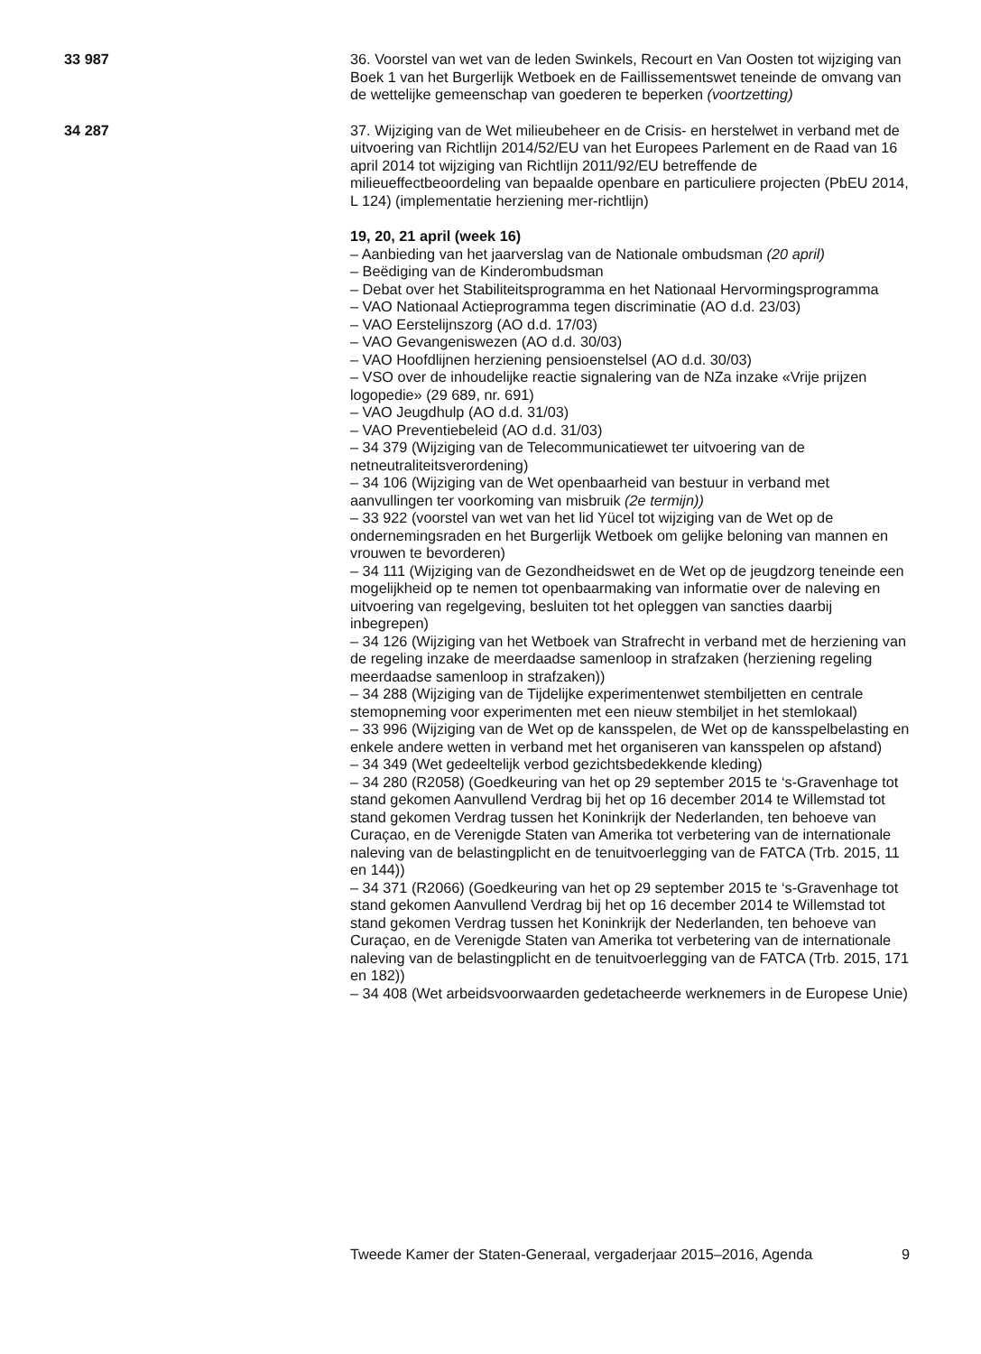33 987 36. Voorstel van wet van de leden Swinkels, Recourt en Van Oosten tot wijziging van Boek 1 van het Burgerlijk Wetboek en de Faillissementswet teneinde de omvang van de wettelijke gemeenschap van goederen te beperken (voortzetting)
34 287 37. Wijziging van de Wet milieubeheer en de Crisis- en herstelwet in verband met de uitvoering van Richtlijn 2014/52/EU van het Europees Parlement en de Raad van 16 april 2014 tot wijziging van Richtlijn 2011/92/EU betreffende de milieueffectbeoordeling van bepaalde openbare en particuliere projecten (PbEU 2014, L 124) (implementatie herziening mer-richtlijn)
19, 20, 21 april (week 16)
– Aanbieding van het jaarverslag van de Nationale ombudsman (20 april)
– Beëdiging van de Kinderombudsman
– Debat over het Stabiliteitsprogramma en het Nationaal Hervormingsprogramma
– VAO Nationaal Actieprogramma tegen discriminatie (AO d.d. 23/03)
– VAO Eerstelijnszorg (AO d.d. 17/03)
– VAO Gevangeniswezen (AO d.d. 30/03)
– VAO Hoofdlijnen herziening pensioenstelsel (AO d.d. 30/03)
– VSO over de inhoudelijke reactie signalering van de NZa inzake «Vrije prijzen logopedie» (29 689, nr. 691)
– VAO Jeugdhulp (AO d.d. 31/03)
– VAO Preventiebeleid (AO d.d. 31/03)
– 34 379 (Wijziging van de Telecommunicatiewet ter uitvoering van de netneutraliteitsverordening)
– 34 106 (Wijziging van de Wet openbaarheid van bestuur in verband met aanvullingen ter voorkoming van misbruik (2e termijn))
– 33 922 (voorstel van wet van het lid Yücel tot wijziging van de Wet op de ondernemingsraden en het Burgerlijk Wetboek om gelijke beloning van mannen en vrouwen te bevorderen)
– 34 111 (Wijziging van de Gezondheidswet en de Wet op de jeugdzorg teneinde een mogelijkheid op te nemen tot openbaarmaking van informatie over de naleving en uitvoering van regelgeving, besluiten tot het opleggen van sancties daarbij inbegrepen)
– 34 126 (Wijziging van het Wetboek van Strafrecht in verband met de herziening van de regeling inzake de meerdaadse samenloop in strafzaken (herziening regeling meerdaadse samenloop in strafzaken))
– 34 288 (Wijziging van de Tijdelijke experimentenwet stembiljetten en centrale stemopneming voor experimenten met een nieuw stembiljet in het stemlokaal)
– 33 996 (Wijziging van de Wet op de kansspelen, de Wet op de kansspelbelasting en enkele andere wetten in verband met het organiseren van kansspelen op afstand)
– 34 349 (Wet gedeeltelijk verbod gezichtsbedekkende kleding)
– 34 280 (R2058) (Goedkeuring van het op 29 september 2015 te ‘s-Gravenhage tot stand gekomen Aanvullend Verdrag bij het op 16 december 2014 te Willemstad tot stand gekomen Verdrag tussen het Koninkrijk der Nederlanden, ten behoeve van Curaçao, en de Verenigde Staten van Amerika tot verbetering van de internationale naleving van de belastingplicht en de tenuitvoerlegging van de FATCA (Trb. 2015, 11 en 144))
– 34 371 (R2066) (Goedkeuring van het op 29 september 2015 te ‘s-Gravenhage tot stand gekomen Aanvullend Verdrag bij het op 16 december 2014 te Willemstad tot stand gekomen Verdrag tussen het Koninkrijk der Nederlanden, ten behoeve van Curaçao, en de Verenigde Staten van Amerika tot verbetering van de internationale naleving van de belastingplicht en de tenuitvoerlegging van de FATCA (Trb. 2015, 171 en 182))
– 34 408 (Wet arbeidsvoorwaarden gedetacheerde werknemers in de Europese Unie)
Tweede Kamer der Staten-Generaal, vergaderjaar 2015–2016, Agenda 9